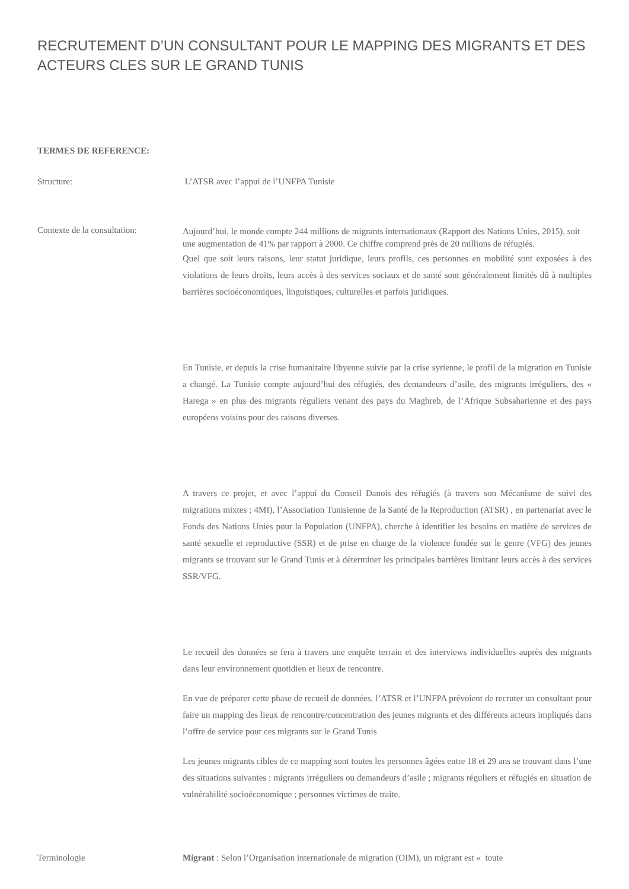RECRUTEMENT D’UN CONSULTANT POUR LE MAPPING DES MIGRANTS ET DES ACTEURS CLES SUR LE GRAND TUNIS
TERMES DE REFERENCE:
Structure: L’ATSR avec l’appui de l’UNFPA Tunisie
Contexte de la consultation:
Aujourd’hui, le monde compte 244 millions de migrants internationaux (Rapport des Nations Unies, 2015), soit une augmentation de 41% par rapport à 2000. Ce chiffre comprend près de 20 millions de réfugiés.
Quel que soit leurs raisons, leur statut juridique, leurs profils, ces personnes en mobilité sont exposées à des violations de leurs droits, leurs accès à des services sociaux et de santé sont généralement limités dû à multiples barrières socioéconomiques, linguistiques, culturelles et parfois juridiques.
En Tunisie, et depuis la crise humanitaire libyenne suivie par la crise syrienne, le profil de la migration en Tunisie a changé. La Tunisie compte aujourd’hui des réfugiés, des demandeurs d’asile, des migrants irréguliers, des « Harega » en plus des migrants réguliers venant des pays du Maghreb, de l’Afrique Subsaharienne et des pays européens voisins pour des raisons diverses.
A travers ce projet, et avec l’appui du Conseil Danois des réfugiés (à travers son Mécanisme de suivi des migrations mixtes ; 4MI), l’Association Tunisienne de la Santé de la Reproduction (ATSR) , en partenariat avec le Fonds des Nations Unies pour la Population (UNFPA), cherche à identifier les besoins en matière de services de santé sexuelle et reproductive (SSR) et de prise en charge de la violence fondée sur le genre (VFG) des jeunes migrants se trouvant sur le Grand Tunis et à déterminer les principales barrières limitant leurs accès à des services SSR/VFG.
Le recueil des données se fera à travers une enquête terrain et des interviews individuelles auprès des migrants dans leur environnement quotidien et lieux de rencontre.
En vue de préparer cette phase de recueil de données, l’ATSR et l’UNFPA prévoient de recruter un consultant pour faire un mapping des lieux de rencontre/concentration des jeunes migrants et des différents acteurs impliqués dans l’offre de service pour ces migrants sur le Grand Tunis
Les jeunes migrants cibles de ce mapping sont toutes les personnes âgées entre 18 et 29 ans se trouvant dans l’une des situations suivantes : migrants irréguliers ou demandeurs d’asile ; migrants réguliers et réfugiés en situation de vulnérabilité socioéconomique ; personnes victimes de traite.
Terminologie Migrant : Selon l’Organisation internationale de migration (OIM), un migrant est « toute